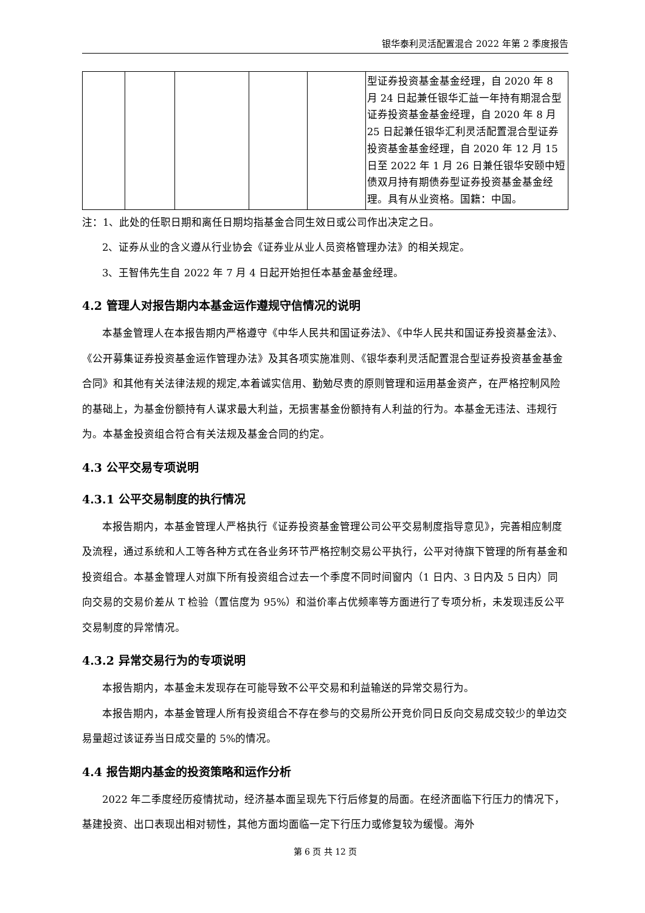银华泰利灵活配置混合 2022 年第 2 季度报告
| | | | | | 型证券投资基金基金经理，自 2020 年 8 月 24 日起兼任银华汇益一年持有期混合型证券投资基金基金经理，自 2020 年 8 月 25 日起兼任银华汇利灵活配置混合型证券投资基金基金经理，自 2020 年 12 月 15 日至 2022 年 1 月 26 日兼任银华安颐中短债双月持有期债券型证券投资基金基金经理。具有从业资格。国籍：中国。 |
注：1、此处的任职日期和离任日期均指基金合同生效日或公司作出决定之日。
2、证券从业的含义遵从行业协会《证券业从业人员资格管理办法》的相关规定。
3、王智伟先生自 2022 年 7 月 4 日起开始担任本基金基金经理。
4.2 管理人对报告期内本基金运作遵规守信情况的说明
本基金管理人在本报告期内严格遵守《中华人民共和国证券法》、《中华人民共和国证券投资基金法》、《公开募集证券投资基金运作管理办法》及其各项实施准则、《银华泰利灵活配置混合型证券投资基金基金合同》和其他有关法律法规的规定,本着诚实信用、勤勉尽责的原则管理和运用基金资产，在严格控制风险的基础上，为基金份额持有人谋求最大利益，无损害基金份额持有人利益的行为。本基金无违法、违规行为。本基金投资组合符合有关法规及基金合同的约定。
4.3 公平交易专项说明
4.3.1 公平交易制度的执行情况
本报告期内，本基金管理人严格执行《证券投资基金管理公司公平交易制度指导意见》，完善相应制度及流程，通过系统和人工等各种方式在各业务环节严格控制交易公平执行，公平对待旗下管理的所有基金和投资组合。本基金管理人对旗下所有投资组合过去一个季度不同时间窗内（1 日内、3 日内及 5 日内）同向交易的交易价差从 T 检验（置信度为 95%）和溢价率占优频率等方面进行了专项分析，未发现违反公平交易制度的异常情况。
4.3.2 异常交易行为的专项说明
本报告期内，本基金未发现存在可能导致不公平交易和利益输送的异常交易行为。
本报告期内，本基金管理人所有投资组合不存在参与的交易所公开竞价同日反向交易成交较少的单边交易量超过该证券当日成交量的 5%的情况。
4.4 报告期内基金的投资策略和运作分析
2022 年二季度经历疫情扰动，经济基本面呈现先下行后修复的局面。在经济面临下行压力的情况下，基建投资、出口表现出相对韧性，其他方面均面临一定下行压力或修复较为缓慢。海外
第 6 页 共 12 页